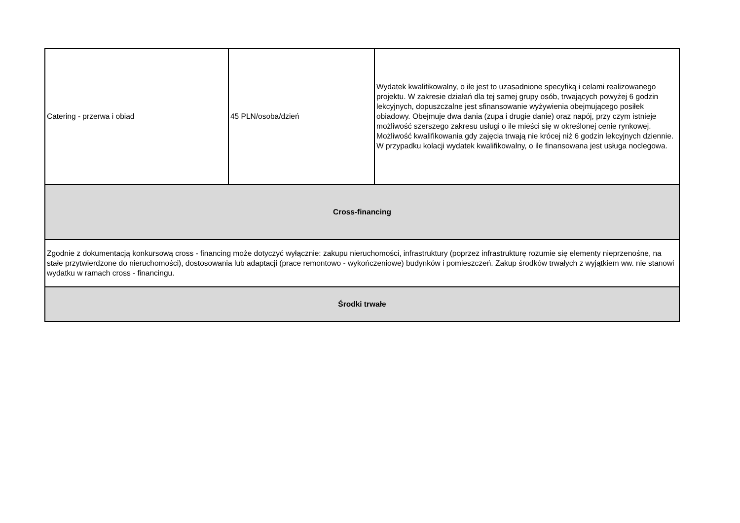| Catering - przerwa i obiad | 45 PLN/osoba/dzień | Wydatek kwalifikowalny, o ile jest to uzasadnione specyfiką i celami realizowanego projektu. W zakresie działań dla tej samej grupy osób, trwających powyżej 6 godzin lekcyjnych, dopuszczalne jest sfinansowanie wyżywienia obejmującego posiłek obiadowy. Obejmuje dwa dania (zupa i drugie danie) oraz napój, przy czym istnieje możliwość szerszego zakresu usługi o ile mieści się w określonej cenie rynkowej. Możliwość kwalifikowania gdy zajęcia trwają nie krócej niż 6 godzin lekcyjnych dziennie. W przypadku kolacji wydatek kwalifikowalny, o ile finansowana jest usługa noclegowa. |
| Cross-financing | | |
| Zgodnie z dokumentacją konkursową cross - financing może dotyczyć wyłącznie: zakupu nieruchomości, infrastruktury (poprzez infrastrukturę rozumie się elementy nieprzenośne, na stałe przytwierdzone do nieruchomości), dostosowania lub adaptacji (prace remontowo - wykończeniowe) budynków i pomieszczeń. Zakup środków trwałych z wyjątkiem ww. nie stanowi wydatku w ramach cross - financingu. | | |
| Środki trwałe | | |